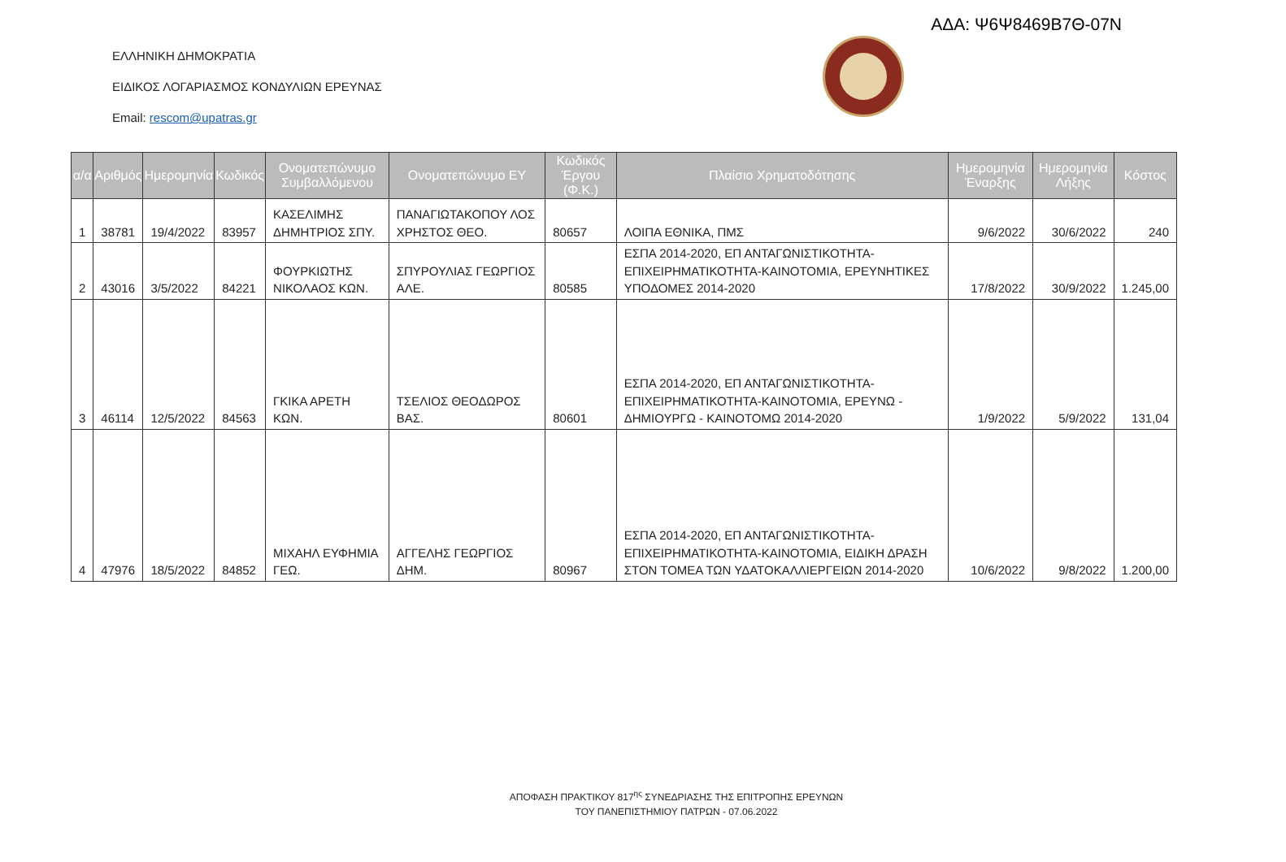ΑΔΑ: Ψ6Ψ8469Β7Θ-07Ν
ΕΛΛΗΝΙΚΗ ΔΗΜΟΚΡΑΤΙΑ
ΕΙΔΙΚΟΣ ΛΟΓΑΡΙΑΣΜΟΣ ΚΟΝΔΥΛΙΩΝ ΕΡΕΥΝΑΣ
Email: rescom@upatras.gr
| α/α | Αριθμός | Ημερομηνία | Κωδικός | Ονοματεπώνυμο Συμβαλλόμενου | Ονοματεπώνυμο ΕΥ | Κωδικός Έργου (Φ.Κ.) | Πλαίσιο Χρηματοδότησης | Ημερομηνία Έναρξης | Ημερομηνία Λήξης | Κόστος |
| --- | --- | --- | --- | --- | --- | --- | --- | --- | --- | --- |
| 1 | 38781 | 19/4/2022 | 83957 | ΚΑΣΕΛΙΜΗΣ ΔΗΜΗΤΡΙΟΣ ΣΠΥ. | ΠΑΝΑΓΙΩΤΑΚΟΠΟΥ ΛΟΣ ΧΡΗΣΤΟΣ ΘΕΟ. | 80657 | ΛΟΙΠΑ ΕΘΝΙΚΑ, ΠΜΣ | 9/6/2022 | 30/6/2022 | 240 |
| 2 | 43016 | 3/5/2022 | 84221 | ΦΟΥΡΚΙΩΤΗΣ ΝΙΚΟΛΑΟΣ ΚΩΝ. | ΣΠΥΡΟΥΛΙΑΣ ΓΕΩΡΓΙΟΣ ΑΛΕ. | 80585 | ΕΣΠΑ 2014-2020, ΕΠ ΑΝΤΑΓΩΝΙΣΤΙΚΟΤΗΤΑ-ΕΠΙΧΕΙΡΗΜΑΤΙΚΟΤΗΤΑ-ΚΑΙΝΟΤΟΜΙΑ, ΕΡΕΥΝΗΤΙΚΕΣ ΥΠΟΔΟΜΕΣ 2014-2020 | 17/8/2022 | 30/9/2022 | 1.245,00 |
| 3 | 46114 | 12/5/2022 | 84563 | ΓΚΙΚΑ ΑΡΕΤΗ ΚΩΝ. | ΤΣΕΛΙΟΣ ΘΕΟΔΩΡΟΣ ΒΑΣ. | 80601 | ΕΣΠΑ 2014-2020, ΕΠ ΑΝΤΑΓΩΝΙΣΤΙΚΟΤΗΤΑ-ΕΠΙΧΕΙΡΗΜΑΤΙΚΟΤΗΤΑ-ΚΑΙΝΟΤΟΜΙΑ, ΕΡΕΥΝΩ - ΔΗΜΙΟΥΡΓΩ - ΚΑΙΝΟΤΟΜΩ 2014-2020 | 1/9/2022 | 5/9/2022 | 131,04 |
| 4 | 47976 | 18/5/2022 | 84852 | ΜΙΧΑΗΛ ΕΥΦΗΜΙΑ ΓΕΩ. | ΑΓΓΕΛΗΣ ΓΕΩΡΓΙΟΣ ΔΗΜ. | 80967 | ΕΣΠΑ 2014-2020, ΕΠ ΑΝΤΑΓΩΝΙΣΤΙΚΟΤΗΤΑ-ΕΠΙΧΕΙΡΗΜΑΤΙΚΟΤΗΤΑ-ΚΑΙΝΟΤΟΜΙΑ, ΕΙΔΙΚΗ ΔΡΑΣΗ ΣΤΟΝ ΤΟΜΕΑ ΤΩΝ ΥΔΑΤΟΚΑΛΛΙΕΡΓΕΙΩΝ 2014-2020 | 10/6/2022 | 9/8/2022 | 1.200,00 |
ΑΠΟΦΑΣΗ ΠΡΑΚΤΙΚΟΥ 817<sup>ης</sup> ΣΥΝΕΔΡΙΑΣΗΣ ΤΗΣ ΕΠΙΤΡΟΠΗΣ ΕΡΕΥΝΩΝ
ΤΟΥ ΠΑΝΕΠΙΣΤΗΜΙΟΥ ΠΑΤΡΩΝ - 07.06.2022